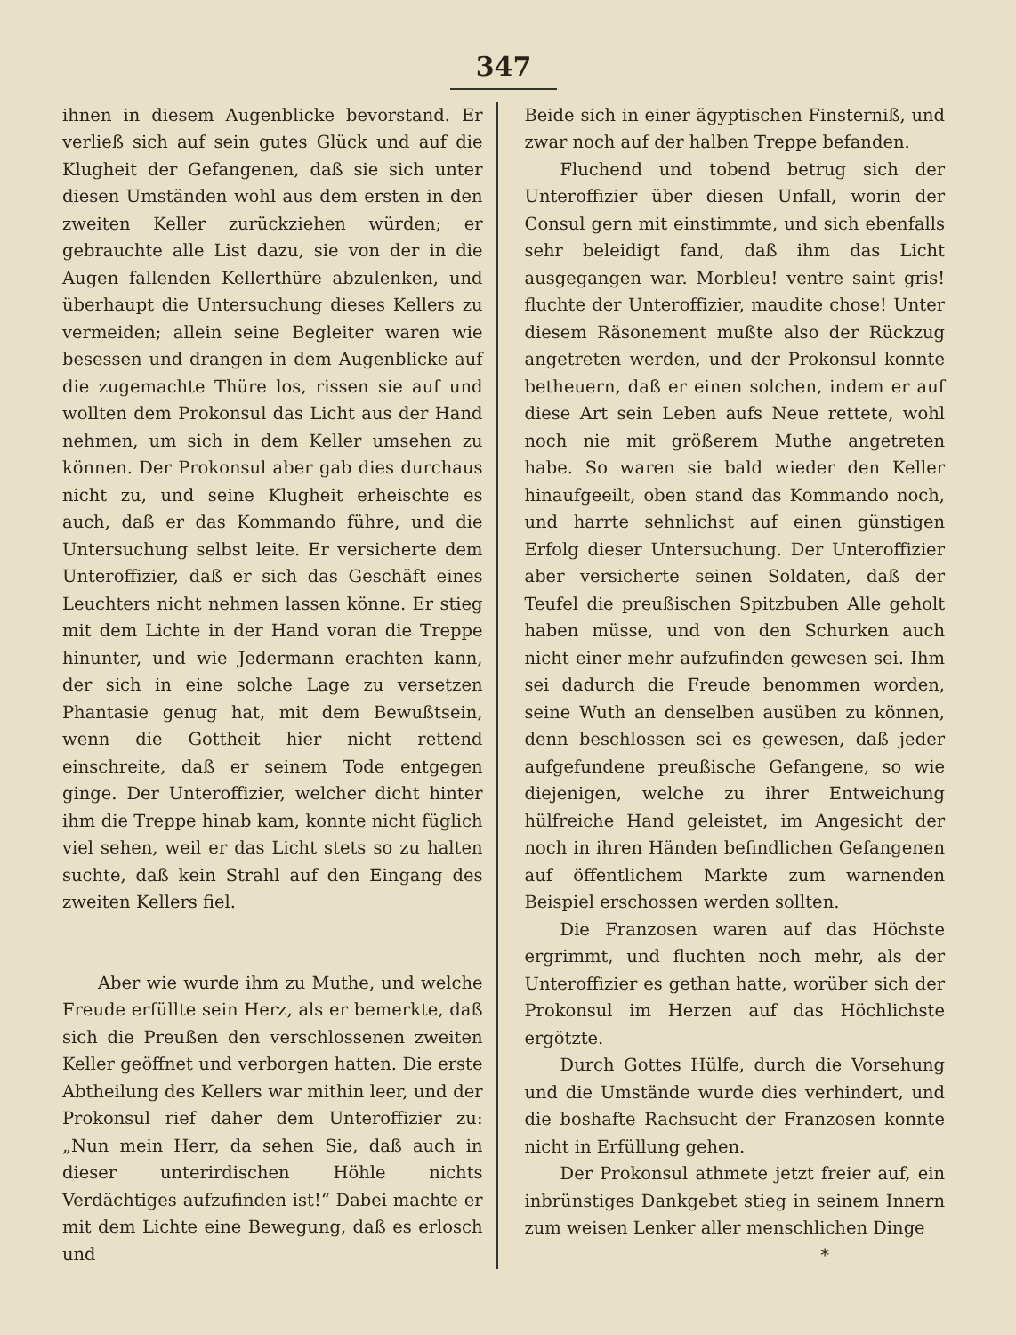347
ihnen in diesem Augenblicke bevorstand. Er verließ sich auf sein gutes Glück und auf die Klugheit der Gefangenen, daß sie sich unter diesen Umständen wohl aus dem ersten in den zweiten Keller zurückziehen würden; er gebrauchte alle List dazu, sie von der in die Augen fallenden Kellerthüre abzulenken, und überhaupt die Untersuchung dieses Kellers zu vermeiden; allein seine Begleiter waren wie besessen und drangen in dem Augenblicke auf die zugemachte Thüre los, rissen sie auf und wollten dem Prokonsul das Licht aus der Hand nehmen, um sich in dem Keller umsehen zu können. Der Prokonsul aber gab dies durchaus nicht zu, und seine Klugheit erheischte es auch, daß er das Kommando führe, und die Untersuchung selbst leite. Er versicherte dem Unteroffizier, daß er sich das Geschäft eines Leuchters nicht nehmen lassen könne. Er stieg mit dem Lichte in der Hand voran die Treppe hinunter, und wie Jedermann erachten kann, der sich in eine solche Lage zu versetzen Phantasie genug hat, mit dem Bewußtsein, wenn die Gottheit hier nicht rettend einschreite, daß er seinem Tode entgegen ginge. Der Unteroffizier, welcher dicht hinter ihm die Treppe hinab kam, konnte nicht füglich viel sehen, weil er das Licht stets so zu halten suchte, daß kein Strahl auf den Eingang des zweiten Kellers fiel.
Aber wie wurde ihm zu Muthe, und welche Freude erfüllte sein Herz, als er bemerkte, daß sich die Preußen den verschlossenen zweiten Keller geöffnet und verborgen hatten. Die erste Abtheilung des Kellers war mithin leer, und der Prokonsul rief daher dem Unteroffizier zu: „Nun mein Herr, da sehen Sie, daß auch in dieser unterirdischen Höhle nichts Verdächtiges aufzufinden ist!“ Dabei machte er mit dem Lichte eine Bewegung, daß es erlosch und
Beide sich in einer ägyptischen Finsterniß, und zwar noch auf der halben Treppe befanden.
Fluchend und tobend betrug sich der Unteroffizier über diesen Unfall, worin der Consul gern mit einstimmte, und sich ebenfalls sehr beleidigt fand, daß ihm das Licht ausgegangen war. Morbleu! ventre saint gris! fluchte der Unteroffizier, maudite chose! Unter diesem Räsonement mußte also der Rückzug angetreten werden, und der Prokonsul konnte betheuern, daß er einen solchen, indem er auf diese Art sein Leben aufs Neue rettete, wohl noch nie mit größerem Muthe angetreten habe. So waren sie bald wieder den Keller hinaufgeeilt, oben stand das Kommando noch, und harrte sehnlichst auf einen günstigen Erfolg dieser Untersuchung. Der Unteroffizier aber versicherte seinen Soldaten, daß der Teufel die preußischen Spitzbuben Alle geholt haben müsse, und von den Schurken auch nicht einer mehr aufzufinden gewesen sei. Ihm sei dadurch die Freude benommen worden, seine Wuth an denselben ausüben zu können, denn beschlossen sei es gewesen, daß jeder aufgefundene preußische Gefangene, so wie diejenigen, welche zu ihrer Entweichung hülfreiche Hand geleistet, im Angesicht der noch in ihren Händen befindlichen Gefangenen auf öffentlichem Markte zum warnenden Beispiel erschossen werden sollten.
Die Franzosen waren auf das Höchste ergrimmt, und fluchten noch mehr, als der Unteroffizier es gethan hatte, worüber sich der Prokonsul im Herzen auf das Höchlichste ergötzte.
Durch Gottes Hülfe, durch die Vorsehung und die Umstände wurde dies verhindert, und die boshafte Rachsucht der Franzosen konnte nicht in Erfüllung gehen.
Der Prokonsul athmete jetzt freier auf, ein inbrünstiges Dankgebet stieg in seinem Innern zum weisen Lenker aller menschlichen Dinge
*